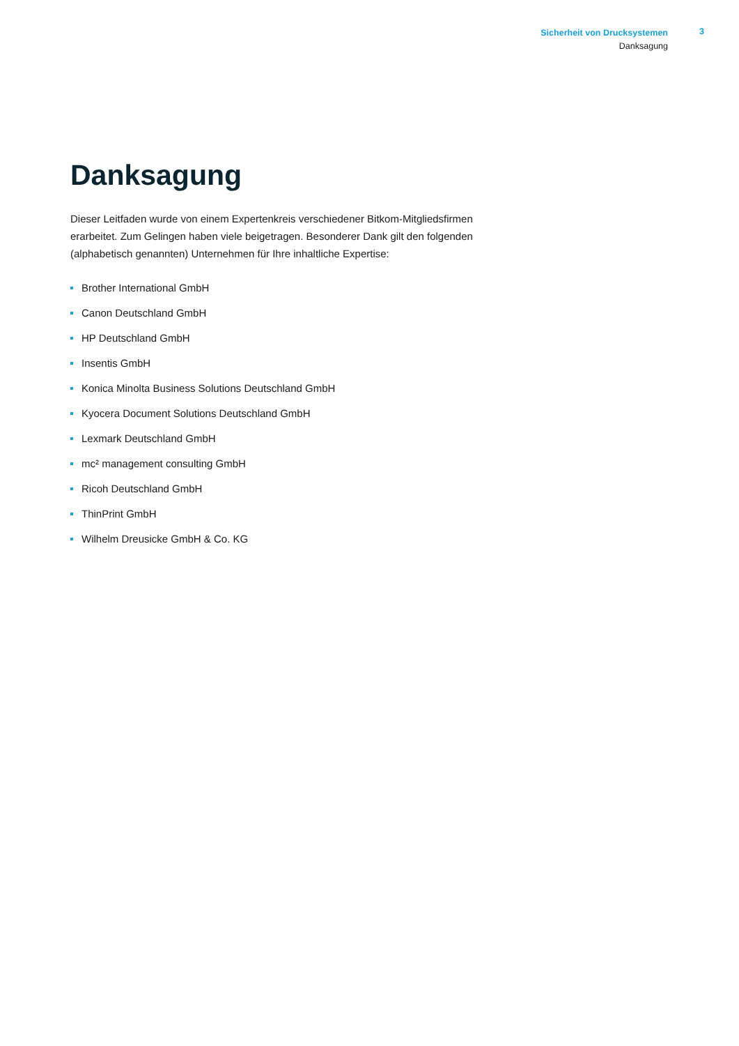Sicherheit von Drucksystemen
Danksagung
3
Danksagung
Dieser Leitfaden wurde von einem Expertenkreis verschiedener Bitkom-Mitgliedsfirmen erarbeitet. Zum Gelingen haben viele beigetragen. Besonderer Dank gilt den folgenden (alphabetisch genannten) Unternehmen für Ihre inhaltliche Expertise:
Brother International GmbH
Canon Deutschland GmbH
HP Deutschland GmbH
Insentis GmbH
Konica Minolta Business Solutions Deutschland GmbH
Kyocera Document Solutions Deutschland GmbH
Lexmark Deutschland GmbH
mc² management consulting GmbH
Ricoh Deutschland GmbH
ThinPrint GmbH
Wilhelm Dreusicke GmbH & Co. KG